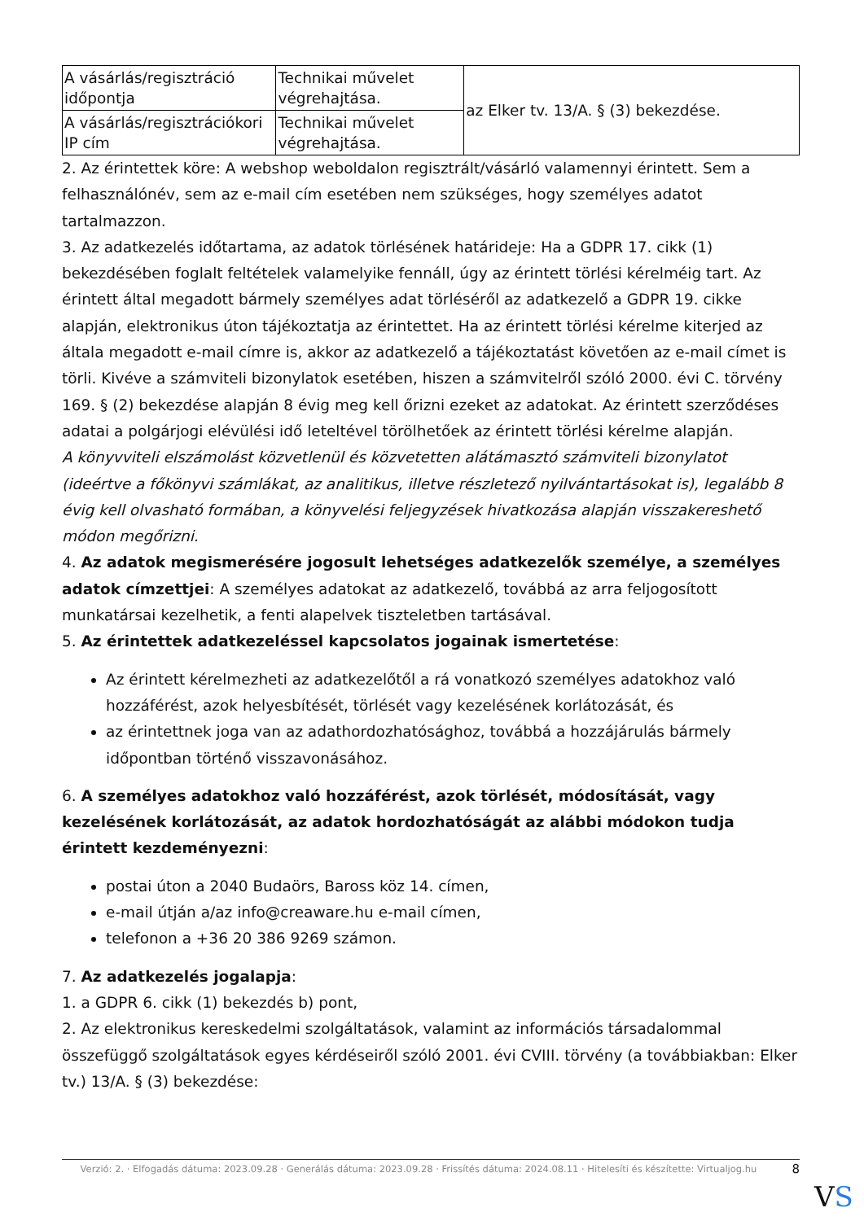| A vásárlás/regisztráció időpontja | Technikai művelet végrehajtása. | az Elker tv. 13/A. § (3) bekezdése. |
| A vásárlás/regisztrációkori IP cím | Technikai művelet végrehajtása. | |
2. Az érintettek köre: A webshop weboldalon regisztrált/vásárló valamennyi érintett. Sem a felhasználónév, sem az e-mail cím esetében nem szükséges, hogy személyes adatot tartalmazzon.
3. Az adatkezelés időtartama, az adatok törlésének határideje: Ha a GDPR 17. cikk (1) bekezdésében foglalt feltételek valamelyike fennáll, úgy az érintett törlési kérelméig tart. Az érintett által megadott bármely személyes adat törléséről az adatkezelő a GDPR 19. cikke alapján, elektronikus úton tájékoztatja az érintettet. Ha az érintett törlési kérelme kiterjed az általa megadott e-mail címre is, akkor az adatkezelő a tájékoztatást követően az e-mail címet is törli. Kivéve a számviteli bizonylatok esetében, hiszen a számvitelről szóló 2000. évi C. törvény 169. § (2) bekezdése alapján 8 évig meg kell őrizni ezeket az adatokat. Az érintett szerződéses adatai a polgárjogi elévülési idő leteltével törölhetőek az érintett törlési kérelme alapján.
A könyvviteli elszámolást közvetlenül és közvetetten alátámasztó számviteli bizonylatot (ideértve a főkönyvi számlákat, az analitikus, illetve részletező nyilvántartásokat is), legalább 8 évig kell olvasható formában, a könyvelési feljegyzések hivatkozása alapján visszakereshető módon megőrizni.
4. Az adatok megismerésére jogosult lehetséges adatkezelők személye, a személyes adatok címzettjei: A személyes adatokat az adatkezelő, továbbá az arra feljogosított munkatársai kezelhetik, a fenti alapelvek tiszteletben tartásával.
5. Az érintettek adatkezeléssel kapcsolatos jogainak ismertetése:
Az érintett kérelmezheti az adatkezelőtől a rá vonatkozó személyes adatokhoz való hozzáférést, azok helyesbítését, törlését vagy kezelésének korlátozását, és
az érintettnek joga van az adathordozhatósághoz, továbbá a hozzájárulás bármely időpontban történő visszavonásához.
6. A személyes adatokhoz való hozzáférést, azok törlését, módosítását, vagy kezelésének korlátozását, az adatok hordozhatóságát az alábbi módokon tudja érintett kezdeményezni:
postai úton a 2040 Budaörs, Baross köz 14. címen,
e-mail útján a/az info@creaware.hu e-mail címen,
telefonon a +36 20 386 9269 számon.
7. Az adatkezelés jogalapja:
1. a GDPR 6. cikk (1) bekezdés b) pont,
2. Az elektronikus kereskedelmi szolgáltatások, valamint az információs társadalommal összefüggő szolgáltatások egyes kérdéseiről szóló 2001. évi CVIII. törvény (a továbbiakban: Elker tv.) 13/A. § (3) bekezdése:
Verzió: 2. · Elfogadás dátuma: 2023.09.28 · Generálás dátuma: 2023.09.28 · Frissítés dátuma: 2024.08.11 · Hitelesíti és készítette: Virtualjog.hu
8
VS